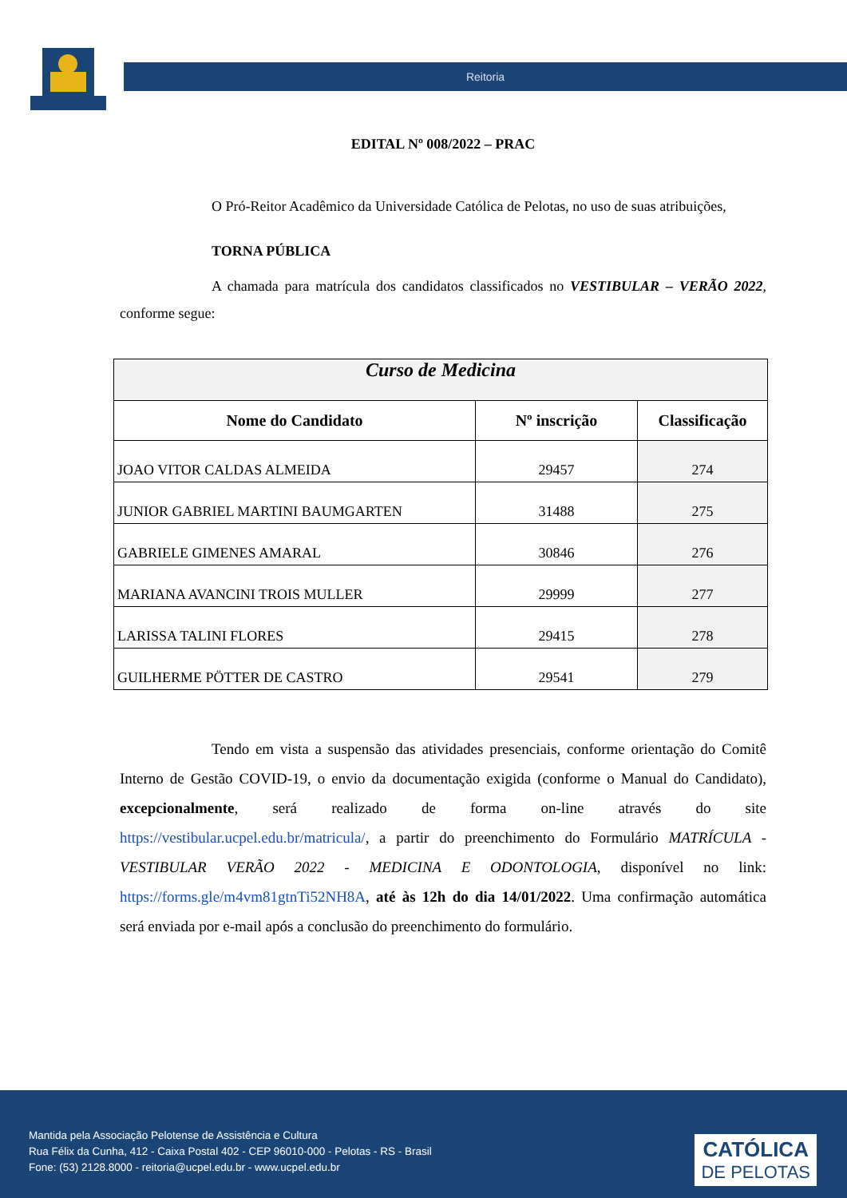Reitoria
EDITAL Nº 008/2022 – PRAC
O Pró-Reitor Acadêmico da Universidade Católica de Pelotas, no uso de suas atribuições,
TORNA PÚBLICA
A chamada para matrícula dos candidatos classificados no VESTIBULAR – VERÃO 2022, conforme segue:
| Curso de Medicina | | |
| Nome do Candidato | Nº inscrição | Classificação |
| JOAO VITOR CALDAS ALMEIDA | 29457 | 274 |
| JUNIOR GABRIEL MARTINI BAUMGARTEN | 31488 | 275 |
| GABRIELE GIMENES AMARAL | 30846 | 276 |
| MARIANA AVANCINI TROIS MULLER | 29999 | 277 |
| LARISSA TALINI FLORES | 29415 | 278 |
| GUILHERME PÖTTER DE CASTRO | 29541 | 279 |
Tendo em vista a suspensão das atividades presenciais, conforme orientação do Comitê Interno de Gestão COVID-19, o envio da documentação exigida (conforme o Manual do Candidato), excepcionalmente, será realizado de forma on-line através do site https://vestibular.ucpel.edu.br/matricula/, a partir do preenchimento do Formulário MATRÍCULA - VESTIBULAR VERÃO 2022 - MEDICINA E ODONTOLOGIA, disponível no link: https://forms.gle/m4vm81gtnTi52NH8A, até às 12h do dia 14/01/2022. Uma confirmação automática será enviada por e-mail após a conclusão do preenchimento do formulário.
Mantida pela Associação Pelotense de Assistência e Cultura
Rua Félix da Cunha, 412 - Caixa Postal 402 - CEP 96010-000 - Pelotas - RS - Brasil
Fone: (53) 2128.8000 - reitoria@ucpel.edu.br - www.ucpel.edu.br
CATÓLICA
DE PELOTAS